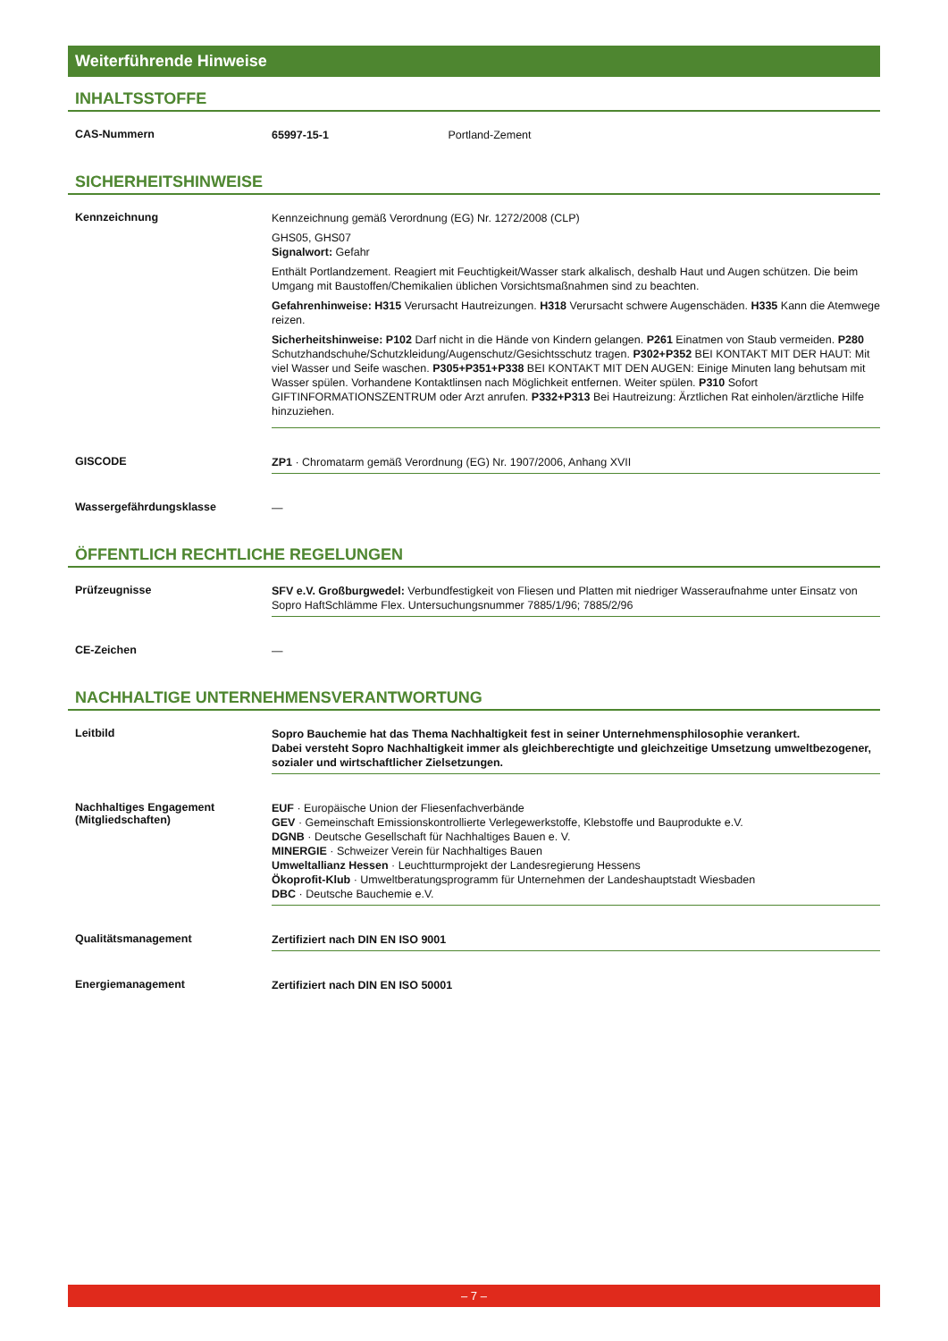Weiterführende Hinweise
INHALTSSTOFFE
| CAS-Nummern | 65997-15-1 Portland-Zement |
SICHERHEITSHINWEISE
| Kennzeichnung | Kennzeichnung gemäß Verordnung (EG) Nr. 1272/2008 (CLP) GHS05, GHS07 Signalwort: Gefahr Enthält Portlandzement. Reagiert mit Feuchtigkeit/Wasser stark alkalisch, deshalb Haut und Augen schützen. Die beim Umgang mit Baustoffen/Chemikalien üblichen Vorsichtsmaßnahmen sind zu beachten. Gefahrenhinweise: H315 Verursacht Hautreizungen. H318 Verursacht schwere Augenschäden. H335 Kann die Atemwege reizen. Sicherheitshinweise: P102 Darf nicht in die Hände von Kindern gelangen. P261 Einatmen von Staub vermeiden. P280 Schutzhandschuhe/Schutzkleidung/Augenschutz/Gesichtsschutz tragen. P302+P352 BEI KONTAKT MIT DER HAUT: Mit viel Wasser und Seife waschen. P305+P351+P338 BEI KONTAKT MIT DEN AUGEN: Einige Minuten lang behutsam mit Wasser spülen. Vorhandene Kontaktlinsen nach Möglichkeit entfernen. Weiter spülen. P310 Sofort GIFTINFORMATIONSZENTRUM oder Arzt anrufen. P332+P313 Bei Hautreizung: Ärztlichen Rat einholen/ärztliche Hilfe hinzuziehen. |
| GISCODE | ZP1 · Chromatarm gemäß Verordnung (EG) Nr. 1907/2006, Anhang XVII |
| Wassergefährdungsklasse | — |
ÖFFENTLICH RECHTLICHE REGELUNGEN
| Prüfzeugnisse | SFV e.V. Großburgwedel: Verbundfestigkeit von Fliesen und Platten mit niedriger Wasseraufnahme unter Einsatz von Sopro HaftSchlämme Flex. Untersuchungsnummer 7885/1/96; 7885/2/96 |
| CE-Zeichen | — |
NACHHALTIGE UNTERNEHMENSVERANTWORTUNG
| Leitbild | Sopro Bauchemie hat das Thema Nachhaltigkeit fest in seiner Unternehmensphilosophie verankert. Dabei versteht Sopro Nachhaltigkeit immer als gleichberechtigte und gleichzeitige Umsetzung umweltbezogener, sozialer und wirtschaftlicher Zielsetzungen. |
| Nachhaltiges Engagement (Mitgliedschaften) | EUF · Europäische Union der Fliesenfachverbände GEV · Gemeinschaft Emissionskontrollierte Verlegewerkstoffe, Klebstoffe und Bauprodukte e.V. DGNB · Deutsche Gesellschaft für Nachhaltiges Bauen e. V. MINERGIE · Schweizer Verein für Nachhaltiges Bauen Umweltallianz Hessen · Leuchtturmprojekt der Landesregierung Hessens Ökoprofit-Klub · Umweltberatungsprogramm für Unternehmen der Landeshauptstadt Wiesbaden DBC · Deutsche Bauchemie e.V. |
| Qualitätsmanagement | Zertifiziert nach DIN EN ISO 9001 |
| Energiemanagement | Zertifiziert nach DIN EN ISO 50001 |
– 7 –